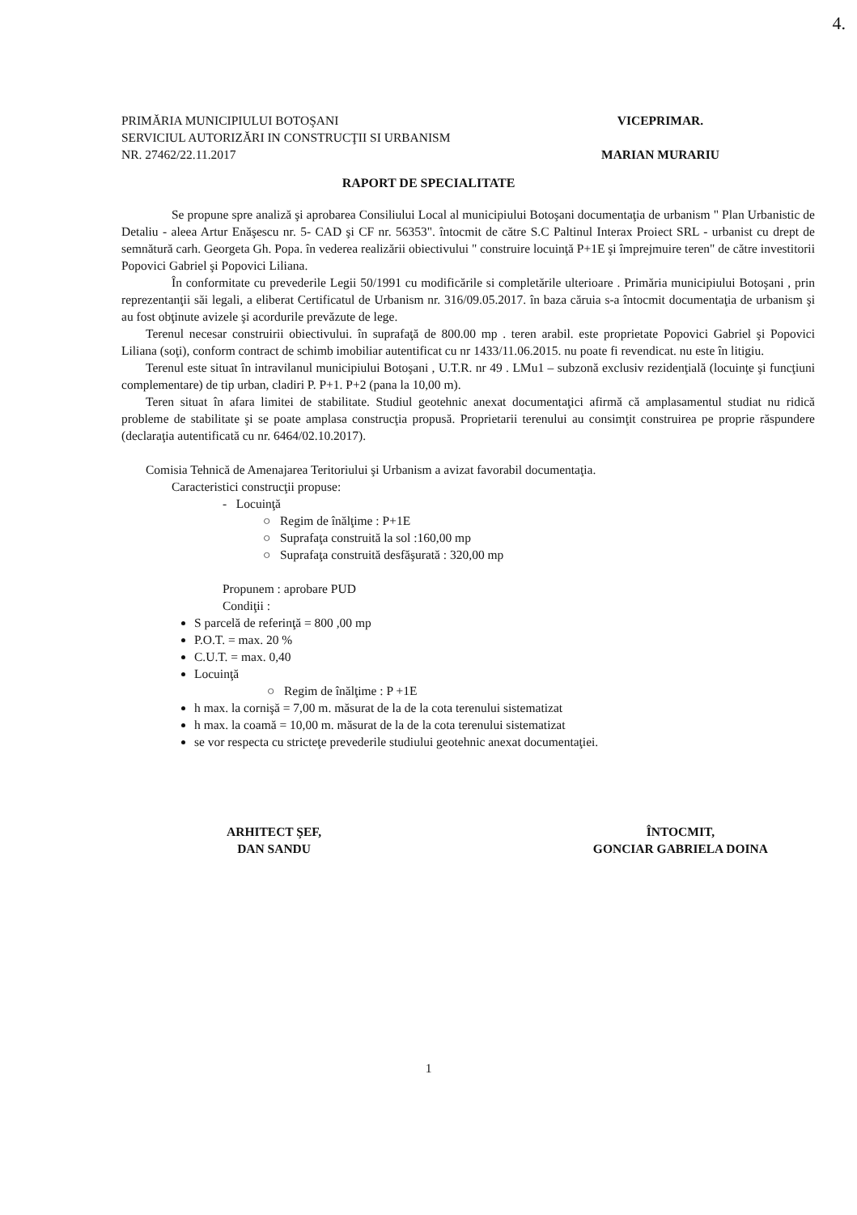4.
PRIMĂRIA MUNICIPIULUI BOTOŞANI
SERVICIUL AUTORIZĂRI IN CONSTRUCŢII SI URBANISM
NR. 27462/22.11.2017
VICEPRIMAR.
MARIAN MURARIU
RAPORT DE SPECIALITATE
Se propune spre analiză şi aprobarea Consiliului Local al municipiului Botoşani documentaţia de urbanism " Plan Urbanistic de Detaliu - aleea Artur Enăşescu nr. 5- CAD şi CF nr. 56353". întocmit de către S.C Paltinul Interax Proiect SRL - urbanist cu drept de semnătură carh. Georgeta Gh. Popa. în vederea realizării obiectivului " construire locuinţă P+1E şi împrejmuire teren" de către investitorii Popovici Gabriel şi Popovici Liliana.
În conformitate cu prevederile Legii 50/1991 cu modificările si completările ulterioare . Primăria municipiului Botoşani , prin reprezentanţii săi legali, a eliberat Certificatul de Urbanism nr. 316/09.05.2017. în baza căruia s-a întocmit documentaţia de urbanism şi au fost obţinute avizele şi acordurile prevăzute de lege.
Terenul necesar construirii obiectivului. în suprafaţă de 800.00 mp . teren arabil. este proprietate Popovici Gabriel şi Popovici Liliana (soţi), conform contract de schimb imobiliar autentificat cu nr 1433/11.06.2015. nu poate fi revendicat. nu este în litigiu.
Terenul este situat în intravilanul municipiului Botoşani , U.T.R. nr 49 . LMu1 – subzonă exclusiv rezidenţială (locuinţe şi funcţiuni complementare) de tip urban, cladiri P. P+1. P+2 (pana la 10,00 m).
Teren situat în afara limitei de stabilitate. Studiul geotehnic anexat documentaţici afirmă că amplasamentul studiat nu ridică probleme de stabilitate şi se poate amplasa construcţia propusă. Proprietarii terenului au consimţit construirea pe proprie răspundere (declaraţia autentificată cu nr. 6464/02.10.2017).
Comisia Tehnică de Amenajarea Teritoriului şi Urbanism a avizat favorabil documentaţia.
Caracteristici construcţii propuse:
- Locuinţă
○ Regim de înălţime : P+1E
○ Suprafaţa construită la sol :160,00 mp
○ Suprafaţa construită desfăşurată : 320,00 mp
Propunem : aprobare PUD
Condiţii :
S parcelă de referinţă = 800 ,00 mp
P.O.T. = max. 20 %
C.U.T. = max. 0,40
Locuinţă
○ Regim de înălţime : P +1E
h max. la cornişă = 7,00 m. măsurat de la de la cota terenului sistematizat
h max. la coamă = 10,00 m. măsurat de la de la cota terenului sistematizat
se vor respecta cu stricteţe prevederile studiului geotehnic anexat documentaţiei.
ARHITECT ŞEF,
DAN SANDU
ÎNTOCMIT,
GONCIAR GABRIELA DOINA
1